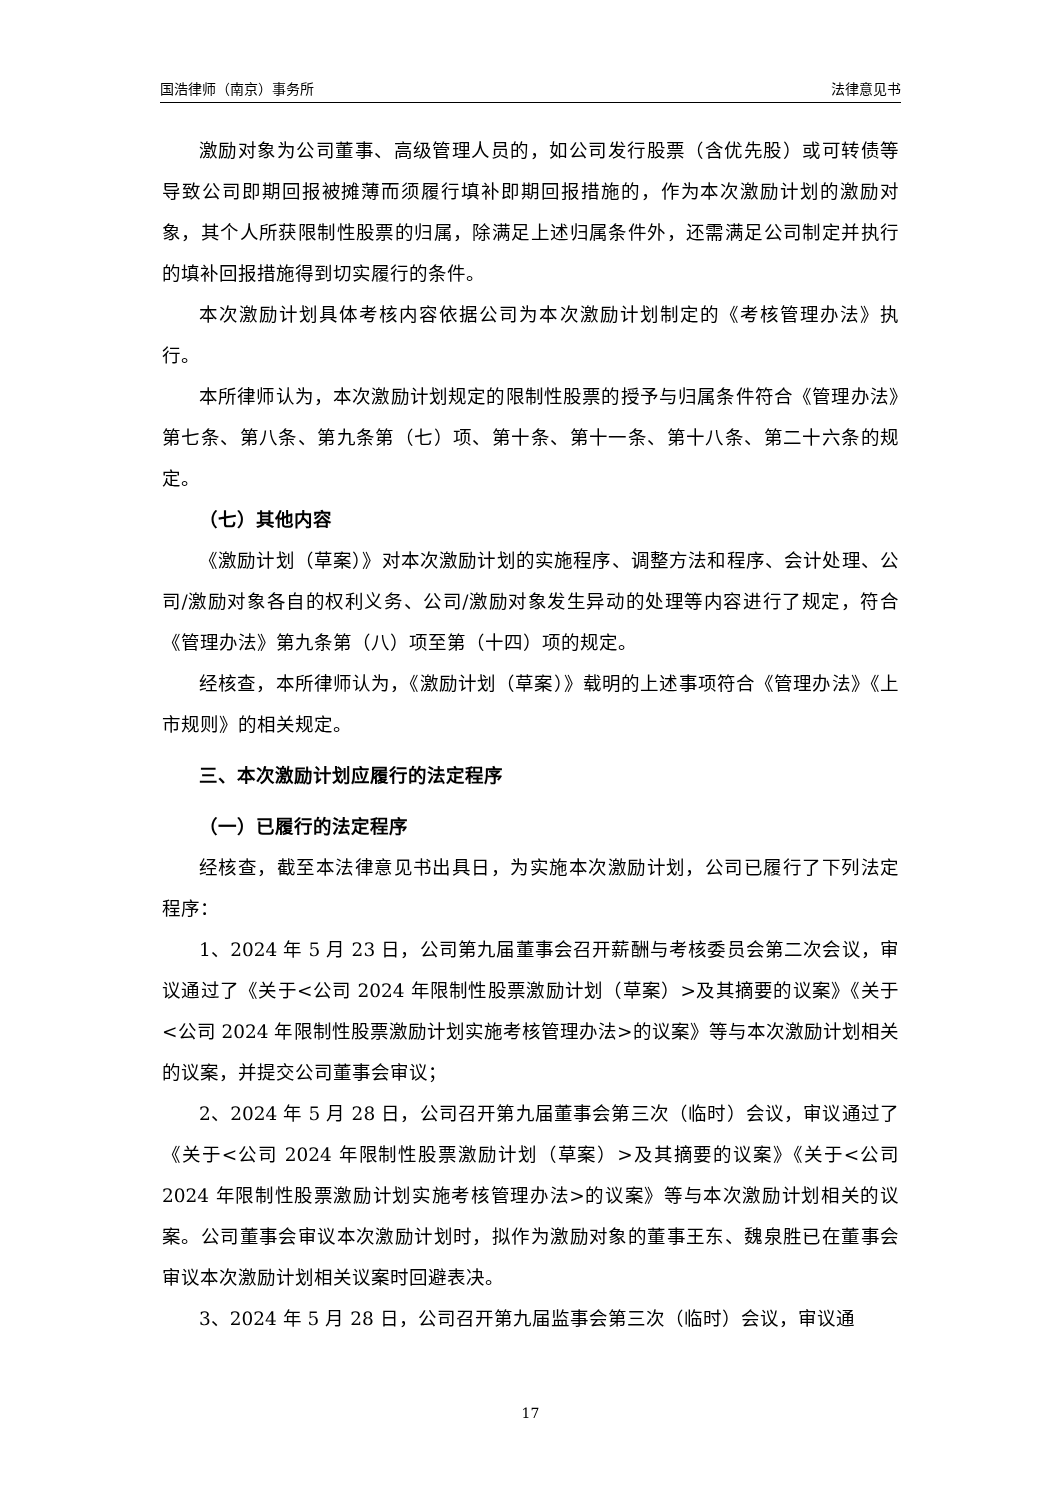国浩律师（南京）事务所 法律意见书
激励对象为公司董事、高级管理人员的，如公司发行股票（含优先股）或可转债等导致公司即期回报被摊薄而须履行填补即期回报措施的，作为本次激励计划的激励对象，其个人所获限制性股票的归属，除满足上述归属条件外，还需满足公司制定并执行的填补回报措施得到切实履行的条件。
本次激励计划具体考核内容依据公司为本次激励计划制定的《考核管理办法》执行。
本所律师认为，本次激励计划规定的限制性股票的授予与归属条件符合《管理办法》第七条、第八条、第九条第（七）项、第十条、第十一条、第十八条、第二十六条的规定。
（七）其他内容
《激励计划（草案）》对本次激励计划的实施程序、调整方法和程序、会计处理、公司/激励对象各自的权利义务、公司/激励对象发生异动的处理等内容进行了规定，符合《管理办法》第九条第（八）项至第（十四）项的规定。
经核查，本所律师认为，《激励计划（草案）》载明的上述事项符合《管理办法》《上市规则》的相关规定。
三、本次激励计划应履行的法定程序
（一）已履行的法定程序
经核查，截至本法律意见书出具日，为实施本次激励计划，公司已履行了下列法定程序：
1、2024 年 5 月 23 日，公司第九届董事会召开薪酬与考核委员会第二次会议，审议通过了《关于<公司 2024 年限制性股票激励计划（草案）>及其摘要的议案》《关于<公司 2024 年限制性股票激励计划实施考核管理办法>的议案》等与本次激励计划相关的议案，并提交公司董事会审议；
2、2024 年 5 月 28 日，公司召开第九届董事会第三次（临时）会议，审议通过了《关于<公司 2024 年限制性股票激励计划（草案）>及其摘要的议案》《关于<公司 2024 年限制性股票激励计划实施考核管理办法>的议案》等与本次激励计划相关的议案。公司董事会审议本次激励计划时，拟作为激励对象的董事王东、魏泉胜已在董事会审议本次激励计划相关议案时回避表决。
3、2024 年 5 月 28 日，公司召开第九届监事会第三次（临时）会议，审议通
17